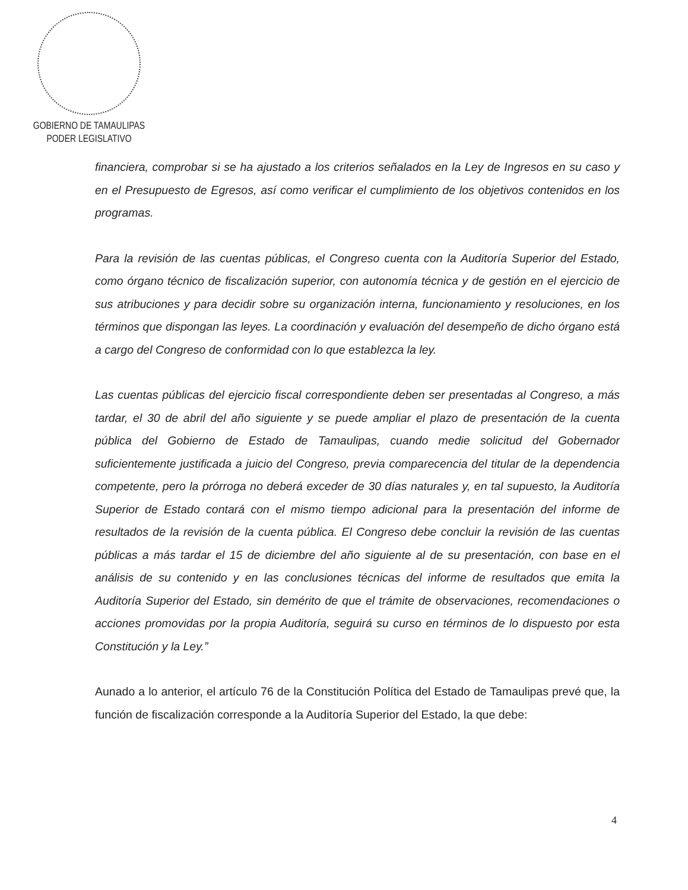GOBIERNO DE TAMAULIPAS
PODER LEGISLATIVO
financiera, comprobar si se ha ajustado a los criterios señalados en la Ley de Ingresos en su caso y en el Presupuesto de Egresos, así como verificar el cumplimiento de los objetivos contenidos en los programas.
Para la revisión de las cuentas públicas, el Congreso cuenta con la Auditoría Superior del Estado, como órgano técnico de fiscalización superior, con autonomía técnica y de gestión en el ejercicio de sus atribuciones y para decidir sobre su organización interna, funcionamiento y resoluciones, en los términos que dispongan las leyes. La coordinación y evaluación del desempeño de dicho órgano está a cargo del Congreso de conformidad con lo que establezca la ley.
Las cuentas públicas del ejercicio fiscal correspondiente deben ser presentadas al Congreso, a más tardar, el 30 de abril del año siguiente y se puede ampliar el plazo de presentación de la cuenta pública del Gobierno de Estado de Tamaulipas, cuando medie solicitud del Gobernador suficientemente justificada a juicio del Congreso, previa comparecencia del titular de la dependencia competente, pero la prórroga no deberá exceder de 30 días naturales y, en tal supuesto, la Auditoría Superior de Estado contará con el mismo tiempo adicional para la presentación del informe de resultados de la revisión de la cuenta pública. El Congreso debe concluir la revisión de las cuentas públicas a más tardar el 15 de diciembre del año siguiente al de su presentación, con base en el análisis de su contenido y en las conclusiones técnicas del informe de resultados que emita la Auditoría Superior del Estado, sin demérito de que el trámite de observaciones, recomendaciones o acciones promovidas por la propia Auditoría, seguirá su curso en términos de lo dispuesto por esta Constitución y la Ley.”
Aunado a lo anterior, el artículo 76 de la Constitución Política del Estado de Tamaulipas prevé que, la función de fiscalización corresponde a la Auditoría Superior del Estado, la que debe:
4